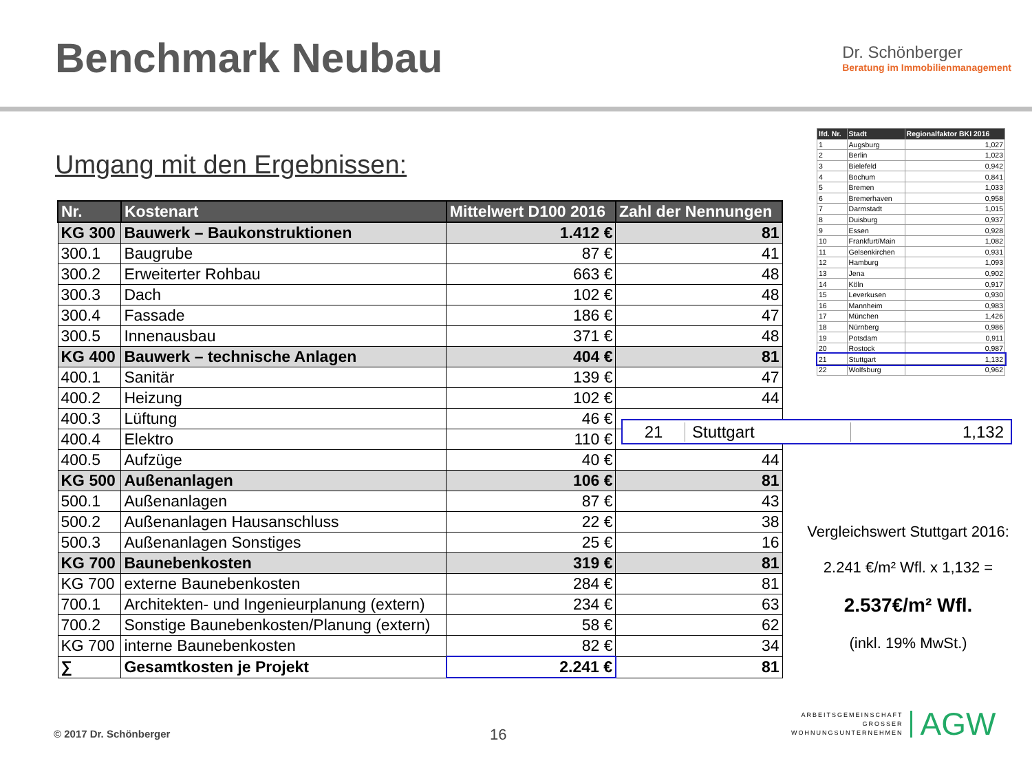Benchmark Neubau
Dr. Schönberger
Beratung im Immobilienmanagement
Umgang mit den Ergebnissen:
| Nr. | Kostenart | Mittelwert D100 2016 | Zahl der Nennungen |
| --- | --- | --- | --- |
| KG 300 | Bauwerk – Baukonstruktionen | 1.412 € | 81 |
| 300.1 | Baugrube | 87 € | 41 |
| 300.2 | Erweiterter Rohbau | 663 € | 48 |
| 300.3 | Dach | 102 € | 48 |
| 300.4 | Fassade | 186 € | 47 |
| 300.5 | Innenausbau | 371 € | 48 |
| KG 400 | Bauwerk – technische Anlagen | 404 € | 81 |
| 400.1 | Sanitär | 139 € | 47 |
| 400.2 | Heizung | 102 € | 44 |
| 400.3 | Lüftung | 46 € | |
| 400.4 | Elektro | 110 € | |
| 400.5 | Aufzüge | 40 € | 44 |
| KG 500 | Außenanlagen | 106 € | 81 |
| 500.1 | Außenanlagen | 87 € | 43 |
| 500.2 | Außenanlagen Hausanschluss | 22 € | 38 |
| 500.3 | Außenanlagen Sonstiges | 25 € | 16 |
| KG 700 | Baunebenkosten | 319 € | 81 |
| KG 700 | externe Baunebenkosten | 284 € | 81 |
| 700.1 | Architekten- und Ingenieurplanung (extern) | 234 € | 63 |
| 700.2 | Sonstige Baunebenkosten/Planung (extern) | 58 € | 62 |
| KG 700 | interne Baunebenkosten | 82 € | 34 |
| ∑ | Gesamtkosten je Projekt | 2.241 € | 81 |
| lfd. Nr. | Stadt | Regionalfaktor BKI 2016 |
| --- | --- | --- |
| 1 | Augsburg | 1,027 |
| 2 | Berlin | 1,023 |
| 3 | Bielefeld | 0,942 |
| 4 | Bochum | 0,841 |
| 5 | Bremen | 1,033 |
| 6 | Bremerhaven | 0,958 |
| 7 | Darmstadt | 1,015 |
| 8 | Duisburg | 0,937 |
| 9 | Essen | 0,928 |
| 10 | Frankfurt/Main | 1,082 |
| 11 | Gelsenkirchen | 0,931 |
| 12 | Hamburg | 1,093 |
| 13 | Jena | 0,902 |
| 14 | Köln | 0,917 |
| 15 | Leverkusen | 0,930 |
| 16 | Mannheim | 0,983 |
| 17 | München | 1,426 |
| 18 | Nürnberg | 0,986 |
| 19 | Potsdam | 0,911 |
| 20 | Rostock | 0,987 |
| 21 | Stuttgart | 1,132 |
| 22 | Wolfsburg | 0,962 |
21 Stuttgart 1,132
Vergleichswert Stuttgart 2016:
2.241 €/m² Wfl. x 1,132 =
2.537€/m² Wfl.
(inkl. 19% MwSt.)
© 2017 Dr. Schönberger 16
ARBEITSGEMEINSCHAFT
GROSSER
WOHNUNGSUNTERNEHMEN
AGW